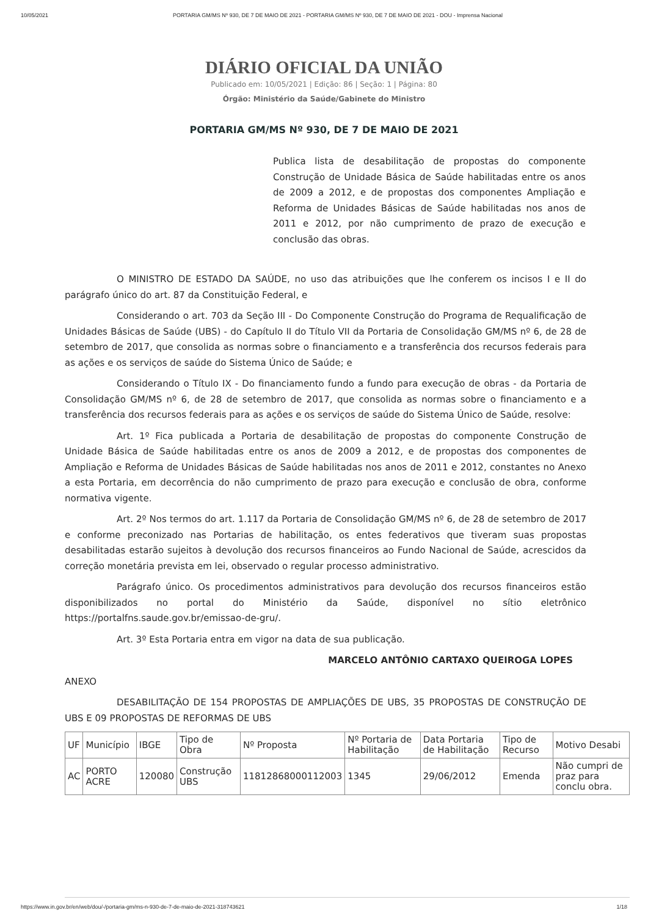10/05/2021 PORTARIA GM/MS Nº 930, DE 7 DE MAIO DE 2021 - PORTARIA GM/MS Nº 930, DE 7 DE MAIO DE 2021 - DOU - Imprensa Nacional
DIÁRIO OFICIAL DA UNIÃO
Publicado em: 10/05/2021 | Edição: 86 | Seção: 1 | Página: 80
Órgão: Ministério da Saúde/Gabinete do Ministro
PORTARIA GM/MS Nº 930, DE 7 DE MAIO DE 2021
Publica lista de desabilitação de propostas do componente Construção de Unidade Básica de Saúde habilitadas entre os anos de 2009 a 2012, e de propostas dos componentes Ampliação e Reforma de Unidades Básicas de Saúde habilitadas nos anos de 2011 e 2012, por não cumprimento de prazo de execução e conclusão das obras.
O MINISTRO DE ESTADO DA SAÚDE, no uso das atribuições que lhe conferem os incisos I e II do parágrafo único do art. 87 da Constituição Federal, e
Considerando o art. 703 da Seção III - Do Componente Construção do Programa de Requalificação de Unidades Básicas de Saúde (UBS) - do Capítulo II do Título VII da Portaria de Consolidação GM/MS nº 6, de 28 de setembro de 2017, que consolida as normas sobre o financiamento e a transferência dos recursos federais para as ações e os serviços de saúde do Sistema Único de Saúde; e
Considerando o Título IX - Do financiamento fundo a fundo para execução de obras - da Portaria de Consolidação GM/MS nº 6, de 28 de setembro de 2017, que consolida as normas sobre o financiamento e a transferência dos recursos federais para as ações e os serviços de saúde do Sistema Único de Saúde, resolve:
Art. 1º Fica publicada a Portaria de desabilitação de propostas do componente Construção de Unidade Básica de Saúde habilitadas entre os anos de 2009 a 2012, e de propostas dos componentes de Ampliação e Reforma de Unidades Básicas de Saúde habilitadas nos anos de 2011 e 2012, constantes no Anexo a esta Portaria, em decorrência do não cumprimento de prazo para execução e conclusão de obra, conforme normativa vigente.
Art. 2º Nos termos do art. 1.117 da Portaria de Consolidação GM/MS nº 6, de 28 de setembro de 2017 e conforme preconizado nas Portarias de habilitação, os entes federativos que tiveram suas propostas desabilitadas estarão sujeitos à devolução dos recursos financeiros ao Fundo Nacional de Saúde, acrescidos da correção monetária prevista em lei, observado o regular processo administrativo.
Parágrafo único. Os procedimentos administrativos para devolução dos recursos financeiros estão disponibilizados no portal do Ministério da Saúde, disponível no sítio eletrônico https://portalfns.saude.gov.br/emissao-de-gru/.
Art. 3º Esta Portaria entra em vigor na data de sua publicação.
MARCELO ANTÔNIO CARTAXO QUEIROGA LOPES
ANEXO
DESABILITAÇÃO DE 154 PROPOSTAS DE AMPLIAÇÕES DE UBS, 35 PROPOSTAS DE CONSTRUÇÃO DE UBS E 09 PROPOSTAS DE REFORMAS DE UBS
| UF | Município | IBGE | Tipo de Obra | Nº Proposta | Nº Portaria de Habilitação | Data Portaria de Habilitação | Tipo de Recurso | Motivo Desabi |
| --- | --- | --- | --- | --- | --- | --- | --- | --- |
| AC | PORTO ACRE | 120080 | Construção UBS | 11812868000112003 | 1345 | 29/06/2012 | Emenda | Não cumpri de praz para conclu obra. |
https://www.in.gov.br/en/web/dou/-/portaria-gm/ms-n-930-de-7-de-maio-de-2021-318743621 1/18